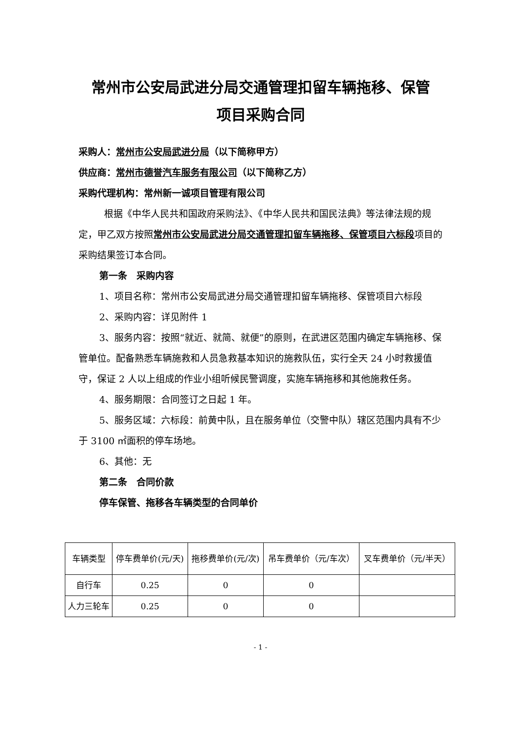常州市公安局武进分局交通管理扣留车辆拖移、保管
项目采购合同
采购人：常州市公安局武进分局（以下简称甲方）
供应商：常州市德誉汽车服务有限公司（以下简称乙方）
采购代理机构：常州新一诚项目管理有限公司
根据《中华人民共和国政府采购法》、《中华人民共和国民法典》等法律法规的规定，甲乙双方按照常州市公安局武进分局交通管理扣留车辆拖移、保管项目六标段项目的采购结果签订本合同。
第一条　采购内容
1、项目名称：常州市公安局武进分局交通管理扣留车辆拖移、保管项目六标段
2、采购内容：详见附件 1
3、服务内容：按照“就近、就简、就便”的原则，在武进区范围内确定车辆拖移、保管单位。配备熟悉车辆施救和人员急救基本知识的施救队伍，实行全天 24 小时救援值守，保证 2 人以上组成的作业小组听候民警调度，实施车辆拖移和其他施救任务。
4、服务期限：合同签订之日起 1 年。
5、服务区域：六标段：前黄中队，且在服务单位（交警中队）辖区范围内具有不少于 3100 ㎡面积的停车场地。
6、其他：无
第二条　合同价款
停车保管、拖移各车辆类型的合同单价
| 车辆类型 | 停车费单价(元/天) | 拖移费单价(元/次) | 吊车费单价（元/车次） | 叉车费单价（元/半天） |
| 自行车 | 0.25 | 0 | 0 | |
| 人力三轮车 | 0.25 | 0 | 0 | |
- 1 -